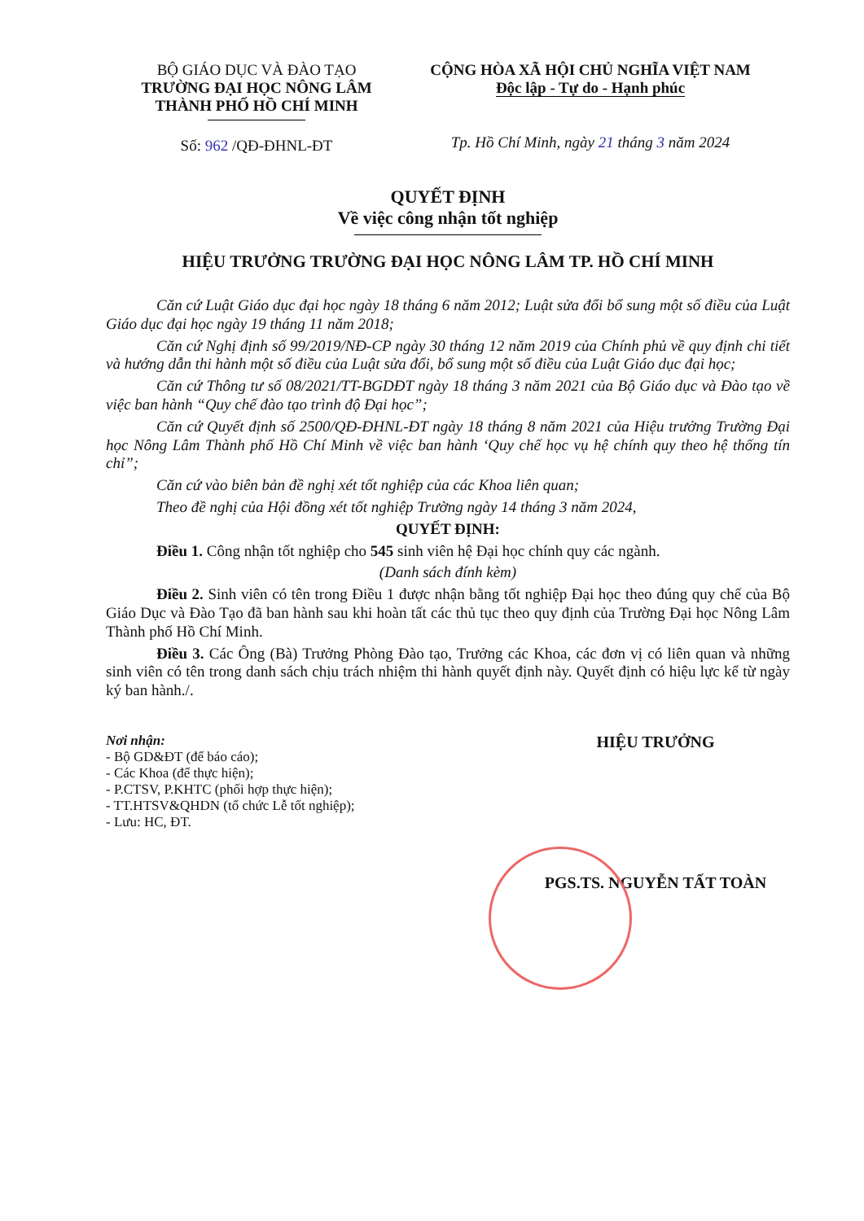BỘ GIÁO DỤC VÀ ĐÀO TẠO
TRƯỜNG ĐẠI HỌC NÔNG LÂM
THÀNH PHỐ HỒ CHÍ MINH
Số: 962 /QĐ-ĐHNL-ĐT
CỘNG HÒA XÃ HỘI CHỦ NGHĨA VIỆT NAM
Độc lập - Tự do - Hạnh phúc
Tp. Hồ Chí Minh, ngày 21 tháng 3 năm 2024
QUYẾT ĐỊNH
Về việc công nhận tốt nghiệp
HIỆU TRƯỞNG TRƯỜNG ĐẠI HỌC NÔNG LÂM TP. HỒ CHÍ MINH
Căn cứ Luật Giáo dục đại học ngày 18 tháng 6 năm 2012; Luật sửa đổi bổ sung một số điều của Luật Giáo dục đại học ngày 19 tháng 11 năm 2018;
Căn cứ Nghị định số 99/2019/NĐ-CP ngày 30 tháng 12 năm 2019 của Chính phủ về quy định chi tiết và hướng dẫn thi hành một số điều của Luật sửa đổi, bổ sung một số điều của Luật Giáo dục đại học;
Căn cứ Thông tư số 08/2021/TT-BGDĐT ngày 18 tháng 3 năm 2021 của Bộ Giáo dục và Đào tạo về việc ban hành “Quy chế đào tạo trình độ Đại học”;
Căn cứ Quyết định số 2500/QĐ-ĐHNL-ĐT ngày 18 tháng 8 năm 2021 của Hiệu trưởng Trường Đại học Nông Lâm Thành phố Hồ Chí Minh về việc ban hành ‘Quy chế học vụ hệ chính quy theo hệ thống tín chỉ”;
Căn cứ vào biên bản đề nghị xét tốt nghiệp của các Khoa liên quan;
Theo đề nghị của Hội đồng xét tốt nghiệp Trường ngày 14 tháng 3 năm 2024,
QUYẾT ĐỊNH:
Điều 1. Công nhận tốt nghiệp cho 545 sinh viên hệ Đại học chính quy các ngành.
(Danh sách đính kèm)
Điều 2. Sinh viên có tên trong Điều 1 được nhận bằng tốt nghiệp Đại học theo đúng quy chế của Bộ Giáo Dục và Đào Tạo đã ban hành sau khi hoàn tất các thủ tục theo quy định của Trường Đại học Nông Lâm Thành phố Hồ Chí Minh.
Điều 3. Các Ông (Bà) Trưởng Phòng Đào tạo, Trưởng các Khoa, các đơn vị có liên quan và những sinh viên có tên trong danh sách chịu trách nhiệm thi hành quyết định này. Quyết định có hiệu lực kể từ ngày ký ban hành./.
Nơi nhận:
- Bộ GD&ĐT (để báo cáo);
- Các Khoa (để thực hiện);
- P.CTSV, P.KHTC (phối hợp thực hiện);
- TT.HTSV&QHDN (tổ chức Lễ tốt nghiệp);
- Lưu: HC, ĐT.
HIỆU TRƯỞNG
PGS.TS. NGUYỄN TẤT TOÀN